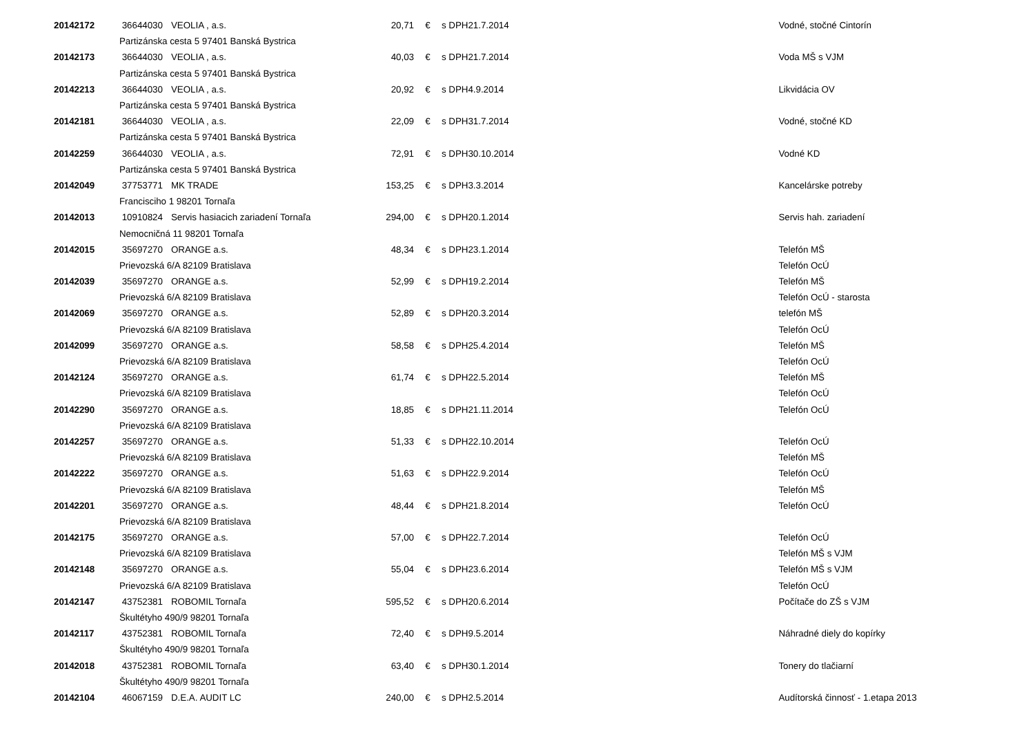| 20142172 | 36644030 | VEOLIA , a.s. | 20,71 | € | s DPH | 21.7.2014 | Vodné, stočné Cintorín |
| | Partizánska cesta 5 97401 Banská Bystrica | | | | | | |
| 20142173 | 36644030 | VEOLIA , a.s. | 40,03 | € | s DPH | 21.7.2014 | Voda MŠ s VJM |
| | Partizánska cesta 5 97401 Banská Bystrica | | | | | | |
| 20142213 | 36644030 | VEOLIA , a.s. | 20,92 | € | s DPH | 4.9.2014 | Likvidácia OV |
| | Partizánska cesta 5 97401 Banská Bystrica | | | | | | |
| 20142181 | 36644030 | VEOLIA , a.s. | 22,09 | € | s DPH | 31.7.2014 | Vodné, stočné KD |
| | Partizánska cesta 5 97401 Banská Bystrica | | | | | | |
| 20142259 | 36644030 | VEOLIA , a.s. | 72,91 | € | s DPH | 30.10.2014 | Vodné KD |
| | Partizánska cesta 5 97401 Banská Bystrica | | | | | | |
| 20142049 | 37753771 | MK TRADE | 153,25 | € | s DPH | 3.3.2014 | Kancelárske potreby |
| | Francisciho 1 98201 Tornaľa | | | | | | |
| 20142013 | 10910824 | Servis hasiacich zariadení Tornaľa | 294,00 | € | s DPH | 20.1.2014 | Servis hah. zariadení |
| | Nemocničná 11 98201 Tornaľa | | | | | | |
| 20142015 | 35697270 | ORANGE a.s. | 48,34 | € | s DPH | 23.1.2014 | Telefón MŠ |
| | Prievozská 6/A 82109 Bratislava | | | | | | Telefón OcÚ |
| 20142039 | 35697270 | ORANGE a.s. | 52,99 | € | s DPH | 19.2.2014 | Telefón MŠ |
| | Prievozská 6/A 82109 Bratislava | | | | | | Telefón OcÚ - starosta |
| 20142069 | 35697270 | ORANGE a.s. | 52,89 | € | s DPH | 20.3.2014 | telefón MŠ |
| | Prievozská 6/A 82109 Bratislava | | | | | | Telefón OcÚ |
| 20142099 | 35697270 | ORANGE a.s. | 58,58 | € | s DPH | 25.4.2014 | Telefón MŠ |
| | Prievozská 6/A 82109 Bratislava | | | | | | Telefón OcÚ |
| 20142124 | 35697270 | ORANGE a.s. | 61,74 | € | s DPH | 22.5.2014 | Telefón MŠ |
| | Prievozská 6/A 82109 Bratislava | | | | | | Telefón OcÚ |
| 20142290 | 35697270 | ORANGE a.s. | 18,85 | € | s DPH | 21.11.2014 | Telefón OcÚ |
| | Prievozská 6/A 82109 Bratislava | | | | | | |
| 20142257 | 35697270 | ORANGE a.s. | 51,33 | € | s DPH | 22.10.2014 | Telefón OcÚ |
| | Prievozská 6/A 82109 Bratislava | | | | | | Telefón MŠ |
| 20142222 | 35697270 | ORANGE a.s. | 51,63 | € | s DPH | 22.9.2014 | Telefón OcÚ |
| | Prievozská 6/A 82109 Bratislava | | | | | | Telefón MŠ |
| 20142201 | 35697270 | ORANGE a.s. | 48,44 | € | s DPH | 21.8.2014 | Telefón OcÚ |
| | Prievozská 6/A 82109 Bratislava | | | | | | |
| 20142175 | 35697270 | ORANGE a.s. | 57,00 | € | s DPH | 22.7.2014 | Telefón OcÚ |
| | Prievozská 6/A 82109 Bratislava | | | | | | Telefón MŠ s VJM |
| 20142148 | 35697270 | ORANGE a.s. | 55,04 | € | s DPH | 23.6.2014 | Telefón MŠ s VJM |
| | Prievozská 6/A 82109 Bratislava | | | | | | Telefón OcÚ |
| 20142147 | 43752381 | ROBOMIL Tornaľa | 595,52 | € | s DPH | 20.6.2014 | Počítače do ZŠ s VJM |
| | Škultétyho 490/9 98201 Tornaľa | | | | | | |
| 20142117 | 43752381 | ROBOMIL Tornaľa | 72,40 | € | s DPH | 9.5.2014 | Náhradné diely do kopírky |
| | Škultétyho 490/9 98201 Tornaľa | | | | | | |
| 20142018 | 43752381 | ROBOMIL Tornaľa | 63,40 | € | s DPH | 30.1.2014 | Tonery do tlačiarní |
| | Škultétyho 490/9 98201 Tornaľa | | | | | | |
| 20142104 | 46067159 | D.E.A. AUDIT LC | 240,00 | € | s DPH | 2.5.2014 | Audítorská činnosť - 1.etapa 2013 |